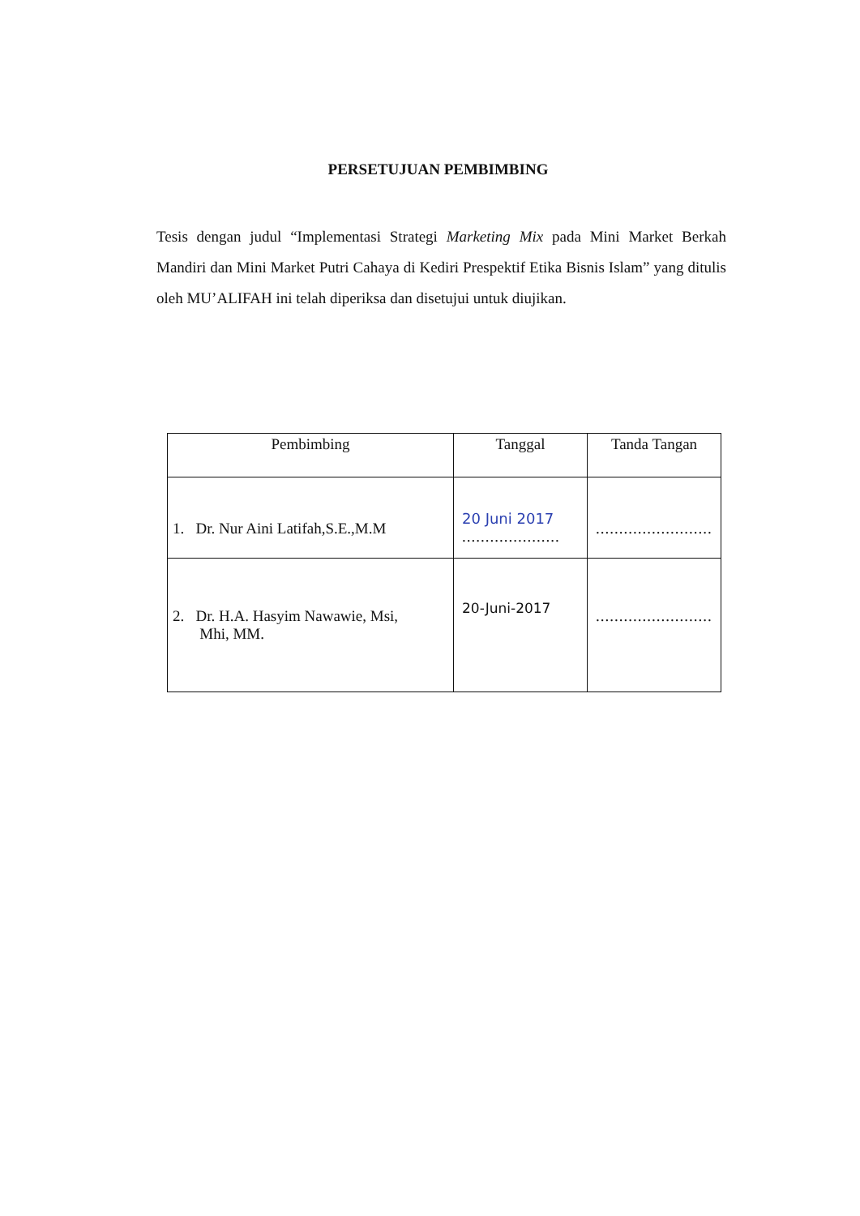PERSETUJUAN PEMBIMBING
Tesis dengan judul “Implementasi Strategi Marketing Mix pada Mini Market Berkah Mandiri dan Mini Market Putri Cahaya di Kediri Prespektif Etika Bisnis Islam” yang ditulis oleh MU’ALIFAH ini telah diperiksa dan disetujui untuk diujikan.
| Pembimbing | Tanggal | Tanda Tangan |
| --- | --- | --- |
| 1. Dr. Nur Aini Latifah,S.E.,M.M | 20 Juni 2017 ..................... | ......................... |
| 2. Dr. H.A. Hasyim Nawawie, Msi, Mhi, MM. | 20-Juni-2017 | ......................... |